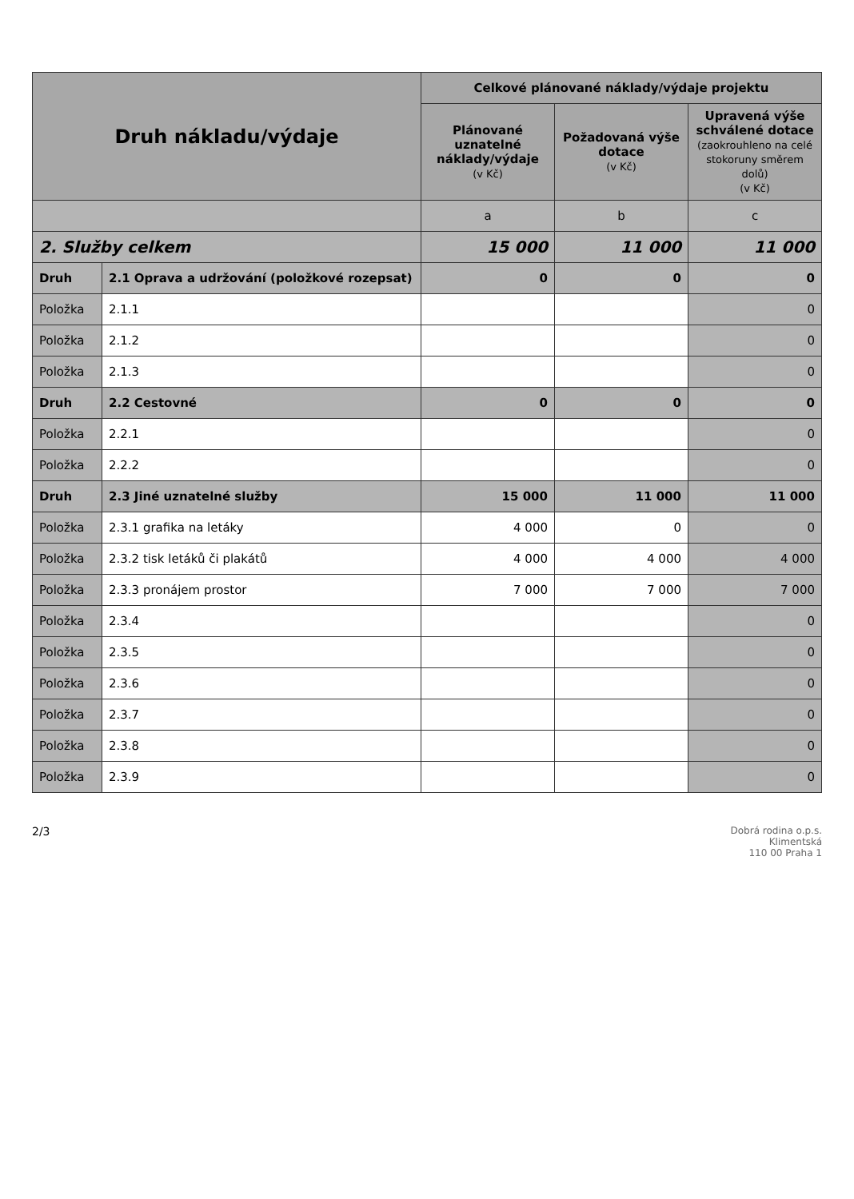| Druh nákladu/výdaje | | Celkové plánované náklady/výdaje projektu | | |
| --- | --- | --- | --- | --- |
| | | Plánované uznatelné náklady/výdaje (v Kč) | Požadovaná výše dotace (v Kč) | Upravená výše schválené dotace (zaokrouhleno na celé stokoruny směrem dolů) (v Kč) |
| | | a | b | c |
| 2. Služby celkem | | 15 000 | 11 000 | 11 000 |
| Druh | 2.1 Oprava a udržování (položkové rozepsat) | 0 | 0 | 0 |
| Položka | 2.1.1 | | | 0 |
| Položka | 2.1.2 | | | 0 |
| Položka | 2.1.3 | | | 0 |
| Druh | 2.2 Cestovné | 0 | 0 | 0 |
| Položka | 2.2.1 | | | 0 |
| Položka | 2.2.2 | | | 0 |
| Druh | 2.3 Jiné uznatelné služby | 15 000 | 11 000 | 11 000 |
| Položka | 2.3.1 grafika na letáky | 4 000 | 0 | 0 |
| Položka | 2.3.2 tisk letáků či plakátů | 4 000 | 4 000 | 4 000 |
| Položka | 2.3.3 pronájem prostor | 7 000 | 7 000 | 7 000 |
| Položka | 2.3.4 | | | 0 |
| Položka | 2.3.5 | | | 0 |
| Položka | 2.3.6 | | | 0 |
| Položka | 2.3.7 | | | 0 |
| Položka | 2.3.8 | | | 0 |
| Položka | 2.3.9 | | | 0 |
2/3
Dobrá rodina o.p.s.
Klimentská
110 00 Praha 1